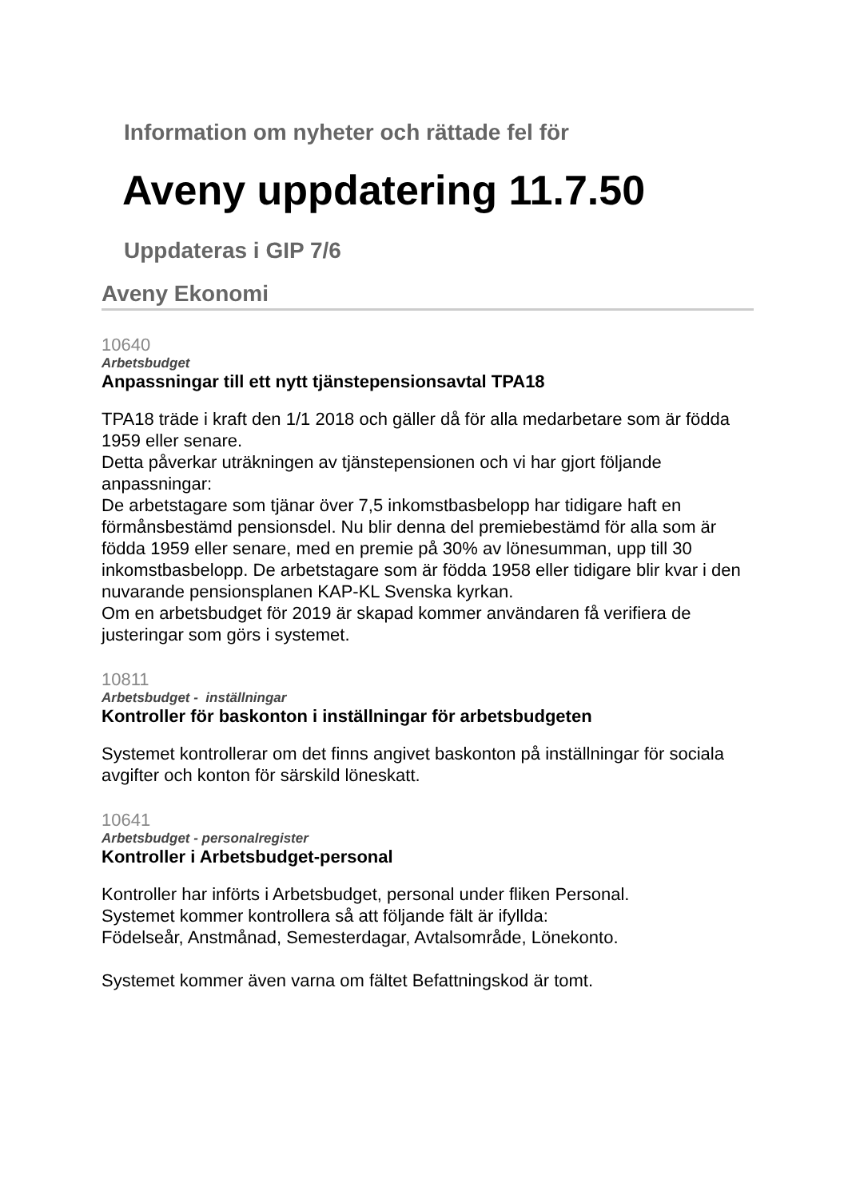Information om nyheter och rättade fel för
Aveny uppdatering 11.7.50
Uppdateras i GIP 7/6
Aveny Ekonomi
10640
Arbetsbudget
Anpassningar till ett nytt tjänstepensionsavtal TPA18
TPA18 träde i kraft den 1/1 2018 och gäller då för alla medarbetare som är födda 1959 eller senare.
Detta påverkar uträkningen av tjänstepensionen och vi har gjort följande anpassningar:
De arbetstagare som tjänar över 7,5 inkomstbasbelopp har tidigare haft en förmånsbestämd pensionsdel. Nu blir denna del premiebestämd för alla som är födda 1959 eller senare, med en premie på 30% av lönesumman, upp till 30 inkomstbasbelopp. De arbetstagare som är födda 1958 eller tidigare blir kvar i den nuvarande pensionsplanen KAP-KL Svenska kyrkan.
Om en arbetsbudget för 2019 är skapad kommer användaren få verifiera de justeringar som görs i systemet.
10811
Arbetsbudget - inställningar
Kontroller för baskonton i inställningar för arbetsbudgeten
Systemet kontrollerar om det finns angivet baskonton på inställningar för sociala avgifter och konton för särskild löneskatt.
10641
Arbetsbudget - personalregister
Kontroller i Arbetsbudget-personal
Kontroller har införts i Arbetsbudget, personal under fliken Personal.
Systemet kommer kontrollera så att följande fält är ifyllda:
Födelseår, Anstmånad, Semesterdagar, Avtalsområde, Lönekonto.
Systemet kommer även varna om fältet Befattningskod är tomt.